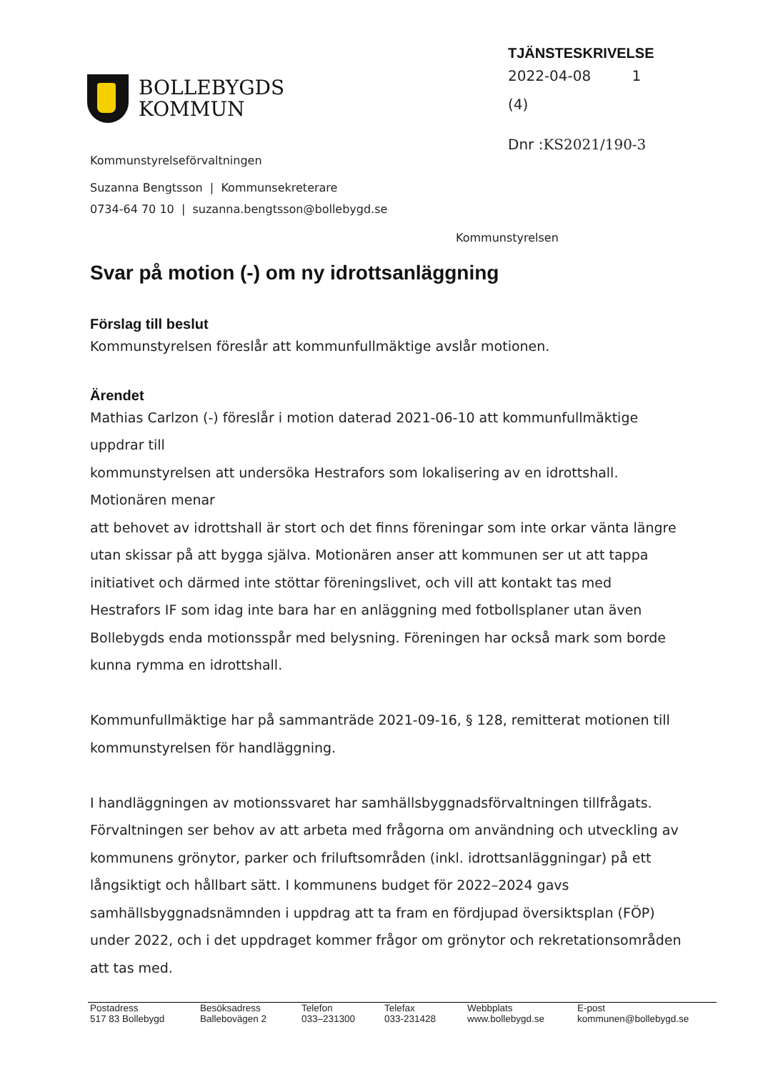BOLLEBYGDS
KOMMUN
TJÄNSTESKRIVELSE
2022-04-08 1 (4)
Dnr :KS2021/190-3
Kommunstyrelseförvaltningen
Suzanna Bengtsson | Kommunsekreterare
0734-64 70 10 | suzanna.bengtsson@bollebygd.se
Kommunstyrelsen
Svar på motion (-) om ny idrottsanläggning
Förslag till beslut
Kommunstyrelsen föreslår att kommunfullmäktige avslår motionen.
Ärendet
Mathias Carlzon (-) föreslår i motion daterad 2021-06-10 att kommunfullmäktige
uppdrar till
kommunstyrelsen att undersöka Hestrafors som lokalisering av en idrottshall.
Motionären menar
att behovet av idrottshall är stort och det finns föreningar som inte orkar vänta längre
utan skissar på att bygga själva. Motionären anser att kommunen ser ut att tappa
initiativet och därmed inte stöttar föreningslivet, och vill att kontakt tas med
Hestrafors IF som idag inte bara har en anläggning med fotbollsplaner utan även
Bollebygds enda motionsspår med belysning. Föreningen har också mark som borde
kunna rymma en idrottshall.
Kommunfullmäktige har på sammanträde 2021-09-16, § 128, remitterat motionen till
kommunstyrelsen för handläggning.
I handläggningen av motionssvaret har samhällsbyggnadsförvaltningen tillfrågats.
Förvaltningen ser behov av att arbeta med frågorna om användning och utveckling av
kommunens grönytor, parker och friluftsområden (inkl. idrottsanläggningar) på ett
långsiktigt och hållbart sätt. I kommunens budget för 2022–2024 gavs
samhällsbyggnadsnämnden i uppdrag att ta fram en fördjupad översiktsplan (FÖP)
under 2022, och i det uppdraget kommer frågor om grönytor och rekretationsområden
att tas med.
| Postadress | Besöksadress | Telefon | Telefax | Webbplats | E-post |
| --- | --- | --- | --- | --- | --- |
| 517 83 Bollebygd | Ballebovägen 2 | 033–231300 | 033-231428 | www.bollebygd.se | kommunen@bollebygd.se |